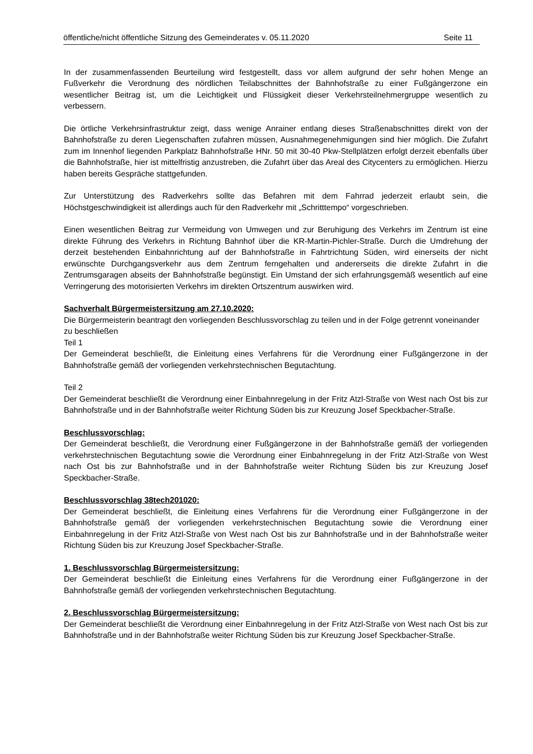öffentliche/nicht öffentliche Sitzung des Gemeinderates v. 05.11.2020 Seite 11
In der zusammenfassenden Beurteilung wird festgestellt, dass vor allem aufgrund der sehr hohen Menge an Fußverkehr die Verordnung des nördlichen Teilabschnittes der Bahnhofstraße zu einer Fußgängerzone ein wesentlicher Beitrag ist, um die Leichtigkeit und Flüssigkeit dieser Verkehrsteilnehmergruppe wesentlich zu verbessern.
Die örtliche Verkehrsinfrastruktur zeigt, dass wenige Anrainer entlang dieses Straßenabschnittes direkt von der Bahnhofstraße zu deren Liegenschaften zufahren müssen, Ausnahmegenehmigungen sind hier möglich. Die Zufahrt zum im Innenhof liegenden Parkplatz Bahnhofstraße HNr. 50 mit 30-40 Pkw-Stellplätzen erfolgt derzeit ebenfalls über die Bahnhofstraße, hier ist mittelfristig anzustreben, die Zufahrt über das Areal des Citycenters zu ermöglichen. Hierzu haben bereits Gespräche stattgefunden.
Zur Unterstützung des Radverkehrs sollte das Befahren mit dem Fahrrad jederzeit erlaubt sein, die Höchstgeschwindigkeit ist allerdings auch für den Radverkehr mit „Schritttempo“ vorgeschrieben.
Einen wesentlichen Beitrag zur Vermeidung von Umwegen und zur Beruhigung des Verkehrs im Zentrum ist eine direkte Führung des Verkehrs in Richtung Bahnhof über die KR-Martin-Pichler-Straße. Durch die Umdrehung der derzeit bestehenden Einbahnrichtung auf der Bahnhofstraße in Fahrtrichtung Süden, wird einerseits der nicht erwünschte Durchgangsverkehr aus dem Zentrum ferngehalten und andererseits die direkte Zufahrt in die Zentrumsgaragen abseits der Bahnhofstraße begünstigt. Ein Umstand der sich erfahrungsgemäß wesentlich auf eine Verringerung des motorisierten Verkehrs im direkten Ortszentrum auswirken wird.
Sachverhalt Bürgermeistersitzung am 27.10.2020:
Die Bürgermeisterin beantragt den vorliegenden Beschlussvorschlag zu teilen und in der Folge getrennt voneinander zu beschließen
Teil 1
Der Gemeinderat beschließt, die Einleitung eines Verfahrens für die Verordnung einer Fußgängerzone in der Bahnhofstraße gemäß der vorliegenden verkehrstechnischen Begutachtung.
Teil 2
Der Gemeinderat beschließt die Verordnung einer Einbahnregelung in der Fritz Atzl-Straße von West nach Ost bis zur Bahnhofstraße und in der Bahnhofstraße weiter Richtung Süden bis zur Kreuzung Josef Speckbacher-Straße.
Beschlussvorschlag:
Der Gemeinderat beschließt, die Verordnung einer Fußgängerzone in der Bahnhofstraße gemäß der vorliegenden verkehrstechnischen Begutachtung sowie die Verordnung einer Einbahnregelung in der Fritz Atzl-Straße von West nach Ost bis zur Bahnhofstraße und in der Bahnhofstraße weiter Richtung Süden bis zur Kreuzung Josef Speckbacher-Straße.
Beschlussvorschlag 38tech201020:
Der Gemeinderat beschließt, die Einleitung eines Verfahrens für die Verordnung einer Fußgängerzone in der Bahnhofstraße gemäß der vorliegenden verkehrstechnischen Begutachtung sowie die Verordnung einer Einbahnregelung in der Fritz Atzl-Straße von West nach Ost bis zur Bahnhofstraße und in der Bahnhofstraße weiter Richtung Süden bis zur Kreuzung Josef Speckbacher-Straße.
1. Beschlussvorschlag Bürgermeistersitzung:
Der Gemeinderat beschließt die Einleitung eines Verfahrens für die Verordnung einer Fußgängerzone in der Bahnhofstraße gemäß der vorliegenden verkehrstechnischen Begutachtung.
2. Beschlussvorschlag Bürgermeistersitzung:
Der Gemeinderat beschließt die Verordnung einer Einbahnregelung in der Fritz Atzl-Straße von West nach Ost bis zur Bahnhofstraße und in der Bahnhofstraße weiter Richtung Süden bis zur Kreuzung Josef Speckbacher-Straße.